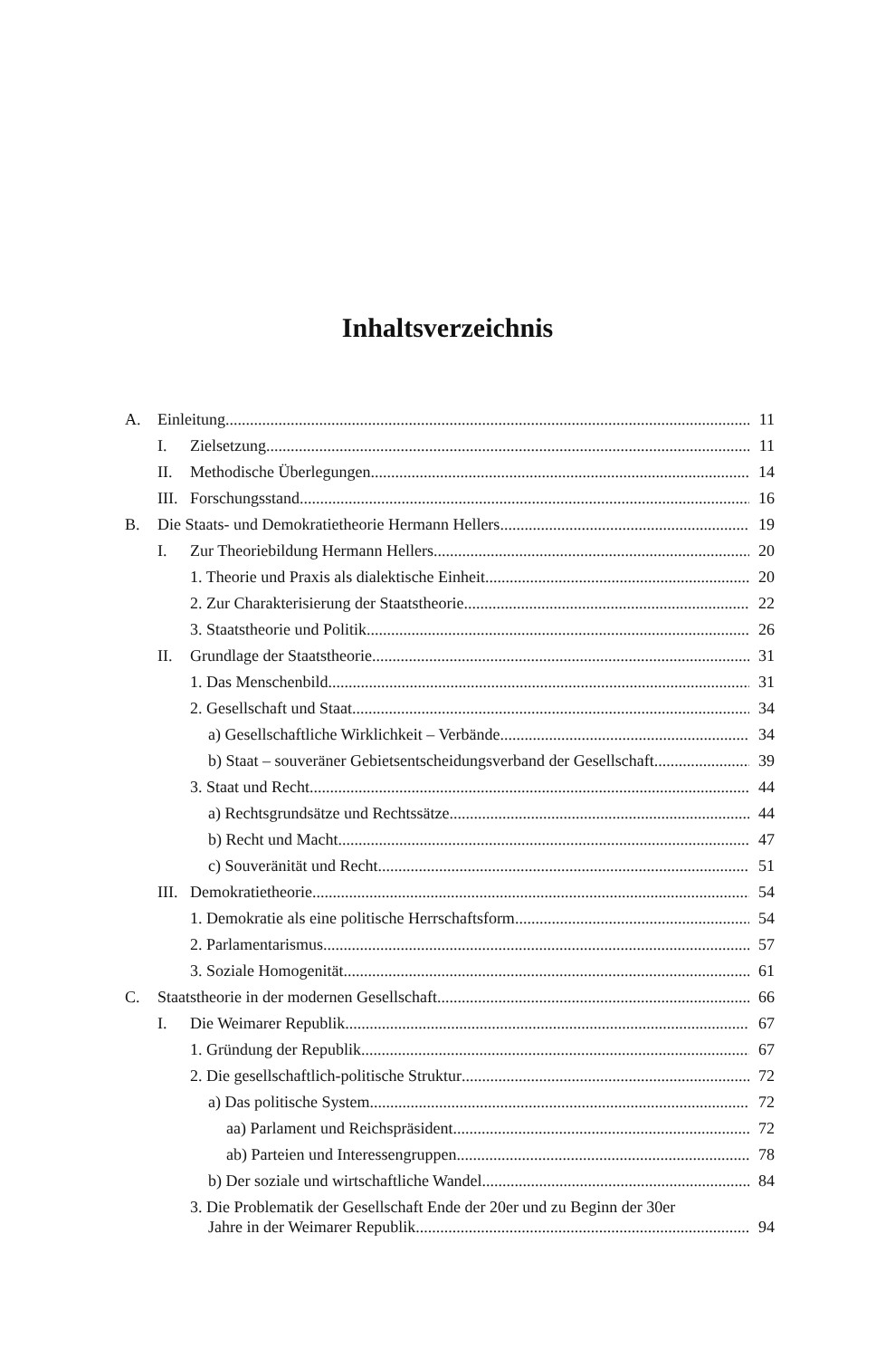Inhaltsverzeichnis
A. Einleitung 11
I. Zielsetzung 11
II. Methodische Überlegungen 14
III. Forschungsstand 16
B. Die Staats- und Demokratietheorie Hermann Hellers 19
I. Zur Theoriebildung Hermann Hellers 20
1. Theorie und Praxis als dialektische Einheit 20
2. Zur Charakterisierung der Staatstheorie 22
3. Staatstheorie und Politik 26
II. Grundlage der Staatstheorie 31
1. Das Menschenbild 31
2. Gesellschaft und Staat 34
a) Gesellschaftliche Wirklichkeit – Verbände 34
b) Staat – souveräner Gebietsentscheidungsverband der Gesellschaft 39
3. Staat und Recht 44
a) Rechtsgrundsätze und Rechtssätze 44
b) Recht und Macht 47
c) Souveränität und Recht 51
III. Demokratietheorie 54
1. Demokratie als eine politische Herrschaftsform 54
2. Parlamentarismus 57
3. Soziale Homogenität 61
C. Staatstheorie in der modernen Gesellschaft 66
I. Die Weimarer Republik 67
1. Gründung der Republik 67
2. Die gesellschaftlich-politische Struktur 72
a) Das politische System 72
aa) Parlament und Reichspräsident 72
ab) Parteien und Interessengruppen 78
b) Der soziale und wirtschaftliche Wandel 84
3. Die Problematik der Gesellschaft Ende der 20er und zu Beginn der 30er
Jahre in der Weimarer Republik 94